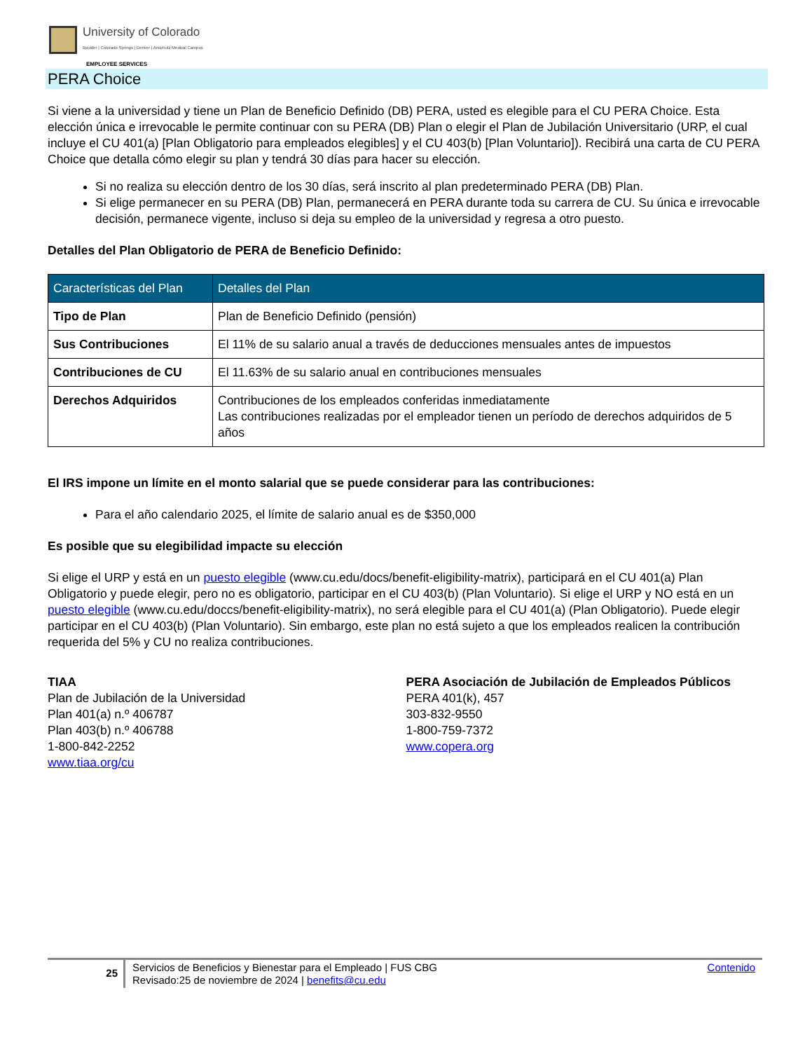University of Colorado
Boulder | Colorado Springs | Denver | Anschutz Medical Campus
EMPLOYEE SERVICES
PERA Choice
Si viene a la universidad y tiene un Plan de Beneficio Definido (DB) PERA, usted es elegible para el CU PERA Choice. Esta elección única e irrevocable le permite continuar con su PERA (DB) Plan o elegir el Plan de Jubilación Universitario (URP, el cual incluye el CU 401(a) [Plan Obligatorio para empleados elegibles] y el CU 403(b) [Plan Voluntario]). Recibirá una carta de CU PERA Choice que detalla cómo elegir su plan y tendrá 30 días para hacer su elección.
Si no realiza su elección dentro de los 30 días, será inscrito al plan predeterminado PERA (DB) Plan.
Si elige permanecer en su PERA (DB) Plan, permanecerá en PERA durante toda su carrera de CU. Su única e irrevocable decisión, permanece vigente, incluso si deja su empleo de la universidad y regresa a otro puesto.
Detalles del Plan Obligatorio de PERA de Beneficio Definido:
| Características del Plan | Detalles del Plan |
| --- | --- |
| Tipo de Plan | Plan de Beneficio Definido (pensión) |
| Sus Contribuciones | El 11% de su salario anual a través de deducciones mensuales antes de impuestos |
| Contribuciones de CU | El 11.63% de su salario anual en contribuciones mensuales |
| Derechos Adquiridos | Contribuciones de los empleados conferidas inmediatamente Las contribuciones realizadas por el empleador tienen un período de derechos adquiridos de 5 años |
El IRS impone un límite en el monto salarial que se puede considerar para las contribuciones:
Para el año calendario 2025, el límite de salario anual es de $350,000
Es posible que su elegibilidad impacte su elección
Si elige el URP y está en un puesto elegible (www.cu.edu/docs/benefit-eligibility-matrix), participará en el CU 401(a) Plan Obligatorio y puede elegir, pero no es obligatorio, participar en el CU 403(b) (Plan Voluntario). Si elige el URP y NO está en un puesto elegible (www.cu.edu/doccs/benefit-eligibility-matrix), no será elegible para el CU 401(a) (Plan Obligatorio). Puede elegir participar en el CU 403(b) (Plan Voluntario). Sin embargo, este plan no está sujeto a que los empleados realicen la contribución requerida del 5% y CU no realiza contribuciones.
TIAA
Plan de Jubilación de la Universidad
Plan 401(a) n.º 406787
Plan 403(b) n.º 406788
1-800-842-2252
www.tiaa.org/cu
PERA Asociación de Jubilación de Empleados Públicos
PERA 401(k), 457
303-832-9550
1-800-759-7372
www.copera.org
25
Servicios de Beneficios y Bienestar para el Empleado | FUS CBG
Revisado:25 de noviembre de 2024 | benefits@cu.edu
Contenido